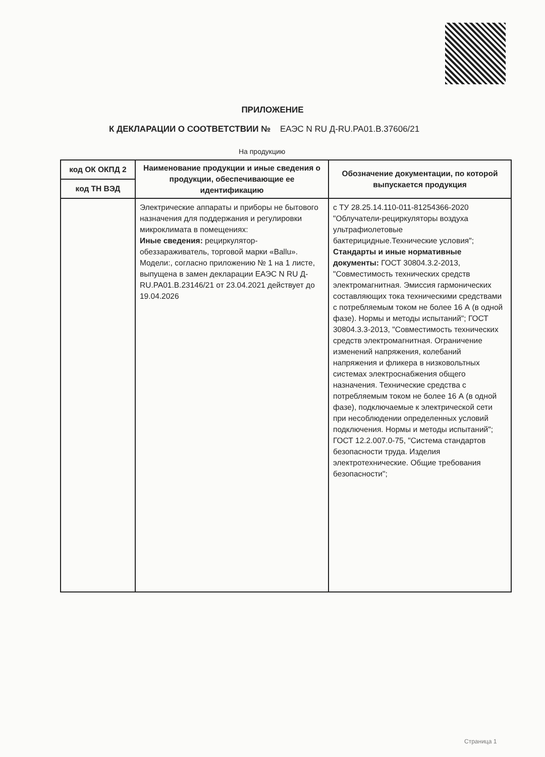ПРИЛОЖЕНИЕ
К ДЕКЛАРАЦИИ О СООТВЕТСТВИИ № ЕАЭС N RU Д-RU.PA01.B.37606/21
На продукцию
| код ОК ОКПД 2 | Наименование продукции и иные сведения о продукции, обеспечивающие ее идентификацию | Обозначение документации, по которой выпускается продукция |
| --- | --- | --- |
| код ТН ВЭД | | |
| | Электрические аппараты и приборы не бытового назначения для поддержания и регулировки микроклимата в помещениях: Иные сведения: рециркулятор-обеззараживатель, торговой марки «Ballu». Модели:, согласно приложению № 1 на 1 листе, выпущена в замен декларации ЕАЭС N RU Д-RU.PA01.B.23146/21 от 23.04.2021 действует до 19.04.2026 | с ТУ 28.25.14.110-011-81254366-2020 "Облучатели-рециркуляторы воздуха ультрафиолетовые бактерицидные.Технические условия"; Стандарты и иные нормативные документы: ГОСТ 30804.3.2-2013, "Совместимость технических средств электромагнитная. Эмиссия гармонических составляющих тока техническими средствами с потребляемым током не более 16 А (в одной фазе). Нормы и методы испытаний"; ГОСТ 30804.3.3-2013, "Совместимость технических средств электромагнитная. Ограничение изменений напряжения, колебаний напряжения и фликера в низковольтных системах электроснабжения общего назначения. Технические средства с потребляемым током не более 16 А (в одной фазе), подключаемые к электрической сети при несоблюдении определенных условий подключения. Нормы и методы испытаний"; ГОСТ 12.2.007.0-75, "Система стандартов безопасности труда. Изделия электротехнические. Общие требования безопасности"; |
Страница 1